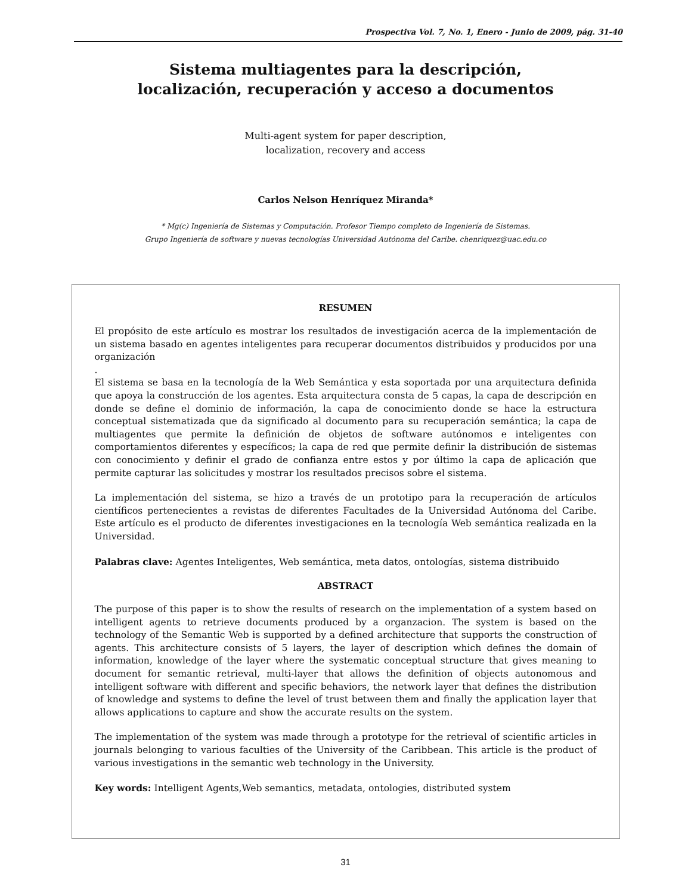Prospectiva Vol. 7, No. 1, Enero - Junio de 2009, pág. 31-40
Sistema multiagentes para la descripción,
localización, recuperación y acceso a documentos
Multi-agent system for paper description,
localization, recovery and access
Carlos Nelson Henríquez Miranda*
* Mg(c) Ingeniería de Sistemas y Computación. Profesor Tiempo completo de Ingeniería de Sistemas.
Grupo Ingeniería de software y nuevas tecnologías Universidad Autónoma del Caribe. chenriquez@uac.edu.co
RESUMEN
El propósito de este artículo es mostrar los resultados de investigación acerca de la implementación de un sistema basado en agentes inteligentes para recuperar documentos distribuidos y producidos por una organización
.
El sistema se basa en la tecnología de la Web Semántica y esta soportada por una arquitectura definida que apoya la construcción de los agentes. Esta arquitectura consta de 5 capas, la capa de descripción en donde se define el dominio de información, la capa de conocimiento donde se hace la estructura conceptual sistematizada que da significado al documento para su recuperación semántica; la capa de multiagentes que permite la definición de objetos de software autónomos e inteligentes con comportamientos diferentes y específicos; la capa de red que permite definir la distribución de sistemas con conocimiento y definir el grado de confianza entre estos y por último la capa de aplicación que permite capturar las solicitudes y mostrar los resultados precisos sobre el sistema.
La implementación del sistema, se hizo a través de un prototipo para la recuperación de artículos científicos pertenecientes a revistas de diferentes Facultades de la Universidad Autónoma del Caribe. Este artículo es el producto de diferentes investigaciones en la tecnología Web semántica realizada en la Universidad.
Palabras clave: Agentes Inteligentes, Web semántica, meta datos, ontologías, sistema distribuido
ABSTRACT
The purpose of this paper is to show the results of research on the implementation of a system based on intelligent agents to retrieve documents produced by a organzacion. The system is based on the technology of the Semantic Web is supported by a defined architecture that supports the construction of agents. This architecture consists of 5 layers, the layer of description which defines the domain of information, knowledge of the layer where the systematic conceptual structure that gives meaning to document for semantic retrieval, multi-layer that allows the definition of objects autonomous and intelligent software with different and specific behaviors, the network layer that defines the distribution of knowledge and systems to define the level of trust between them and finally the application layer that allows applications to capture and show the accurate results on the system.
The implementation of the system was made through a prototype for the retrieval of scientific articles in journals belonging to various faculties of the University of the Caribbean. This article is the product of various investigations in the semantic web technology in the University.
Key words: Intelligent Agents,Web semantics, metadata, ontologies, distributed system
31